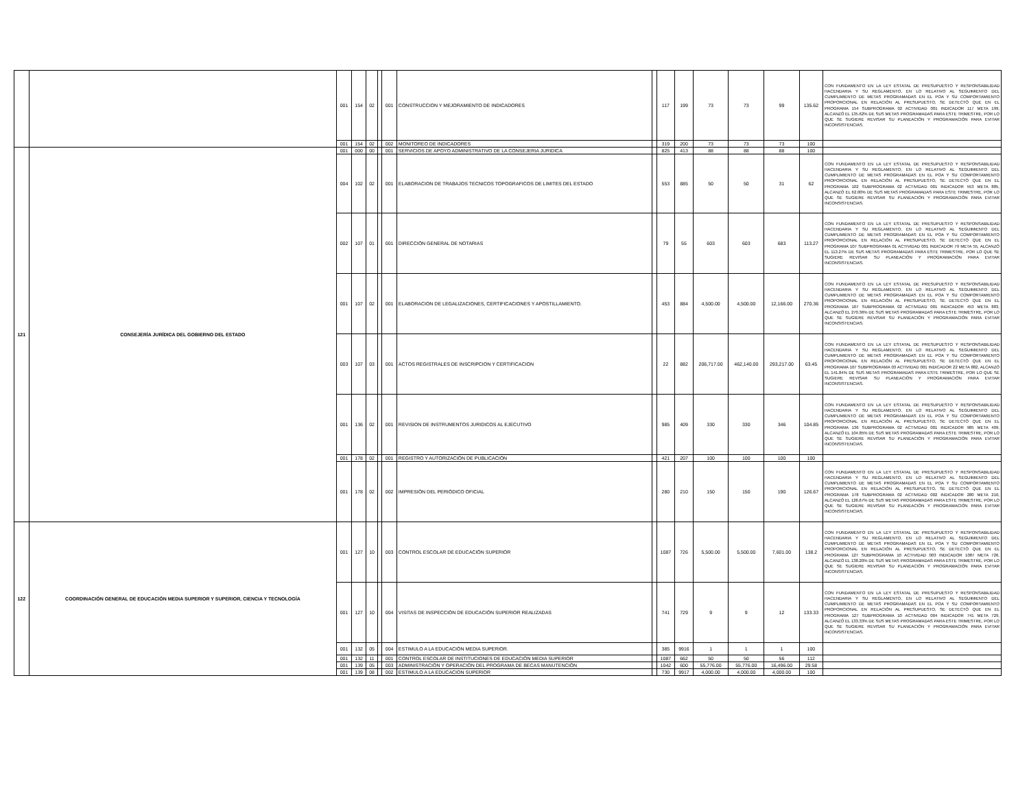| | | 001 | 154 | 02 | | 001 | CONSTRUCCION Y MEJORAMIENTO DE INDICADORES | | 117 | 199 | 73 | 73 | 99 | 135.62 | CON FUNDAMENTO EN LA LEY ESTATAL DE PRESUPUESTO Y RESPONSABILIDAD HACENDARIA Y SU REGLAMENTO, EN LO RELATIVO AL SEGUIMIENTO DEL CUMPLIMIENTO DE METAS PROGRAMADAS EN EL POA Y SU COMPORTAMIENTO PROPORCIONAL EN RELACIÓN AL PRESUPUESTO, SE DETECTÓ QUE EN EL PROGRAMA 154 SUBPROGRAMA 02 ACTIVIDAD 001 INDICADOR 117 META 199, ALCANZÓ EL 135.62% DE SUS METAS PROGRAMADAS PARA ESTE TRIMESTRE, POR LO QUE SE SUGIERE REVISAR SU PLANEACIÓN Y PROGRAMACIÓN PARA EVITAR INCONSISTENCIAS. |
| | | 001 | 154 | 02 | | 002 | MONITOREO DE INDICADORES | | 319 | 200 | 73 | 73 | 73 | 100 | |
| 121 | CONSEJERÍA JURÍDICA DEL GOBIERNO DEL ESTADO | 001 | 000 | 00 | | 001 | SERVICIOS DE APOYO ADMINISTRATIVO DE LA CONSEJERIA JURIDICA | | 825 | 413 | 88 | 88 | 88 | 100 | |
| | | 004 | 102 | 02 | | 001 | ELABORACION DE TRABAJOS TECNICOS TOPOGRAFICOS DE LIMITES DEL ESTADO | | 553 | 885 | 50 | 50 | 31 | 62 | CON FUNDAMENTO EN LA LEY ESTATAL DE PRESUPUESTO Y RESPONSABILIDAD HACENDARIA Y SU REGLAMENTO, EN LO RELATIVO AL SEGUIMIENTO DEL CUMPLIMIENTO DE METAS PROGRAMADAS EN EL POA Y SU COMPORTAMIENTO PROPORCIONAL EN RELACIÓN AL PRESUPUESTO, SE DETECTÓ QUE EN EL PROGRAMA 102 SUBPROGRAMA 02 ACTIVIDAD 001 INDICADOR 553 META 885, ALCANZÓ EL 62.00% DE SUS METAS PROGRAMADAS PARA ESTE TRIMESTRE, POR LO QUE SE SUGIERE REVISAR SU PLANEACIÓN Y PROGRAMACIÓN PARA EVITAR INCONSISTENCIAS. |
| | | 002 | 107 | 01 | | 001 | DIRECCIÓN GENERAL DE NOTARIAS | | 79 | 55 | 603 | 603 | 683 | 113.27 | CON FUNDAMENTO EN LA LEY ESTATAL DE PRESUPUESTO Y RESPONSABILIDAD HACENDARIA Y SU REGLAMENTO, EN LO RELATIVO AL SEGUIMIENTO DEL CUMPLIMIENTO DE METAS PROGRAMADAS EN EL POA Y SU COMPORTAMIENTO PROPORCIONAL EN RELACIÓN AL PRESUPUESTO, SE DETECTÓ QUE EN EL PROGRAMA 107 SUBPROGRAMA 01 ACTIVIDAD 001 INDICADOR 79 META 55, ALCANZÓ EL 113.27% DE SUS METAS PROGRAMADAS PARA ESTE TRIMESTRE, POR LO QUE SE SUGIERE REVISAR SU PLANEACIÓN Y PROGRAMACIÓN PARA EVITAR INCONSISTENCIAS. |
| | | 001 | 107 | 02 | | 001 | ELABORACION DE LEGALIZACIONES, CERTIFICACIONES Y APOSTILLAMIENTO. | | 453 | 884 | 4,500.00 | 4,500.00 | 12,166.00 | 270.36 | CON FUNDAMENTO EN LA LEY ESTATAL DE PRESUPUESTO Y RESPONSABILIDAD HACENDARIA Y SU REGLAMENTO, EN LO RELATIVO AL SEGUIMIENTO DEL CUMPLIMIENTO DE METAS PROGRAMADAS EN EL POA Y SU COMPORTAMIENTO PROPORCIONAL EN RELACIÓN AL PRESUPUESTO, SE DETECTÓ QUE EN EL PROGRAMA 107 SUBPROGRAMA 02 ACTIVIDAD 001 INDICADOR 453 META 883, ALCANZÓ EL 270.36% DE SUS METAS PROGRAMADAS PARA ESTE TRIMESTRE, POR LO QUE SE SUGIERE REVISAR SU PLANEACIÓN Y PROGRAMACIÓN PARA EVITAR INCONSISTENCIAS. |
| | | 003 | 107 | 03 | | 001 | ACTOS REGISTRALES DE INSCRIPCION Y CERTIFICACION | | 22 | 882 | 206,717.00 | 462,140.00 | 293,217.00 | 63.45 | CON FUNDAMENTO EN LA LEY ESTATAL DE PRESUPUESTO Y RESPONSABILIDAD HACENDARIA Y SU REGLAMENTO, EN LO RELATIVO AL SEGUIMIENTO DEL CUMPLIMIENTO DE METAS PROGRAMADAS EN EL POA Y SU COMPORTAMIENTO PROPORCIONAL EN RELACIÓN AL PRESUPUESTO, SE DETECTÓ QUE EN EL PROGRAMA 107 SUBPROGRAMA 03 ACTIVIDAD 001 INDICADOR 22 META 882, ALCANZÓ EL 141.84% DE SUS METAS PROGRAMADAS PARA ESTE TRIMESTRE, POR LO QUE SE SUGIERE REVISAR SU PLANEACIÓN Y PROGRAMACIÓN PARA EVITAR INCONSISTENCIAS. |
| | | 001 | 136 | 02 | | 001 | REVISION DE INSTRUMENTOS JURIDICOS AL EJECUTIVO | | 985 | 409 | 330 | 330 | 346 | 104.85 | CON FUNDAMENTO EN LA LEY ESTATAL DE PRESUPUESTO Y RESPONSABILIDAD HACENDARIA Y SU REGLAMENTO, EN LO RELATIVO AL SEGUIMIENTO DEL CUMPLIMIENTO DE METAS PROGRAMADAS EN EL POA Y SU COMPORTAMIENTO PROPORCIONAL EN RELACIÓN AL PRESUPUESTO, SE DETECTÓ QUE EN EL PROGRAMA 136 SUBPROGRAMA 02 ACTIVIDAD 001 INDICADOR 985 META 409, ALCANZÓ EL 104.85% DE SUS METAS PROGRAMADAS PARA ESTE TRIMESTRE, POR LO QUE SE SUGIERE REVISAR SU PLANEACIÓN Y PROGRAMACIÓN PARA EVITAR INCONSISTENCIAS. |
| | | 001 | 178 | 02 | | 001 | REGISTRO Y AUTORIZACIÓN DE PUBLICACIÓN | | 421 | 207 | 100 | 100 | 100 | 100 | |
| | | 001 | 178 | 02 | | 002 | IMPRESIÓN DEL PERIÓDICO OFICIAL | | 280 | 210 | 150 | 150 | 190 | 126.67 | CON FUNDAMENTO EN LA LEY ESTATAL DE PRESUPUESTO Y RESPONSABILIDAD HACENDARIA Y SU REGLAMENTO, EN LO RELATIVO AL SEGUIMIENTO DEL CUMPLIMIENTO DE METAS PROGRAMADAS EN EL POA Y SU COMPORTAMIENTO PROPORCIONAL EN RELACIÓN AL PRESUPUESTO, SE DETECTÓ QUE EN EL PROGRAMA 178 SUBPROGRAMA 02 ACTIVIDAD 002 INDICADOR 280 META 210, ALCANZÓ EL 126.67% DE SUS METAS PROGRAMADAS PARA ESTE TRIMESTRE, POR LO QUE SE SUGIERE REVISAR SU PLANEACIÓN Y PROGRAMACIÓN PARA EVITAR INCONSISTENCIAS. |
| 122 | COORDINACIÓN GENERAL DE EDUCACIÓN MEDIA SUPERIOR Y SUPERIOR, CIENCIA Y TECNOLOGÍA | 001 | 127 | 10 | | 003 | CONTROL ESCOLAR DE EDUCACIÓN SUPERIOR | | 1087 | 726 | 5,500.00 | 5,500.00 | 7,601.00 | 138.2 | CON FUNDAMENTO EN LA LEY ESTATAL DE PRESUPUESTO Y RESPONSABILIDAD HACENDARIA Y SU REGLAMENTO, EN LO RELATIVO AL SEGUIMIENTO DEL CUMPLIMIENTO DE METAS PROGRAMADAS EN EL POA Y SU COMPORTAMIENTO PROPORCIONAL EN RELACIÓN AL PRESUPUESTO, SE DETECTÓ QUE EN EL PROGRAMA 127 SUBPROGRAMA 10 ACTIVIDAD 003 INDICADOR 1087 META 726, ALCANZÓ EL 138.20% DE SUS METAS PROGRAMADAS PARA ESTE TRIMESTRE, POR LO QUE SE SUGIERE REVISAR SU PLANEACIÓN Y PROGRAMACIÓN PARA EVITAR INCONSISTENCIAS. |
| | | 001 | 127 | 10 | | 004 | VISITAS DE INSPECCIÓN DE EDUCACIÓN SUPERIOR REALIZADAS | | 741 | 729 | 9 | 9 | 12 | 133.33 | CON FUNDAMENTO EN LA LEY ESTATAL DE PRESUPUESTO Y RESPONSABILIDAD HACENDARIA Y SU REGLAMENTO, EN LO RELATIVO AL SEGUIMIENTO DEL CUMPLIMIENTO DE METAS PROGRAMADAS EN EL POA Y SU COMPORTAMIENTO PROPORCIONAL EN RELACIÓN AL PRESUPUESTO, SE DETECTÓ QUE EN EL PROGRAMA 127 SUBPROGRAMA 10 ACTIVIDAD 004 INDICADOR 741 META 729, ALCANZÓ EL 133.33% DE SUS METAS PROGRAMADAS PARA ESTE TRIMESTRE, POR LO QUE SE SUGIERE REVISAR SU PLANEACIÓN Y PROGRAMACIÓN PARA EVITAR INCONSISTENCIAS. |
| | | 001 | 132 | 05 | | 004 | ESTIMULO A LA EDUCACIÓN MEDIA SUPERIOR. | | 385 | 9916 | 1 | 1 | 1 | 100 | |
| | | 001 | 132 | 11 | | 001 | CONTROL ESCOLAR DE INSTITUCIONES DE EDUCACIÓN MEDIA SUPERIOR | | 1087 | 662 | 50 | 50 | 56 | 112 | |
| | | 001 | 139 | 05 | | 003 | ADMINISTRACIÓN Y OPERACIÓN DEL PROGRAMA DE BECAS MANUTENCIÓN | | 1042 | 600 | 55,776.00 | 55,776.00 | 16,496.00 | 29.58 | |
| | | 001 | 139 | 08 | | 002 | ESTIMULO A LA EDUCACION SUPERIOR | | 730 | 9917 | 4,000.00 | 4,000.00 | 4,000.00 | 100 | |